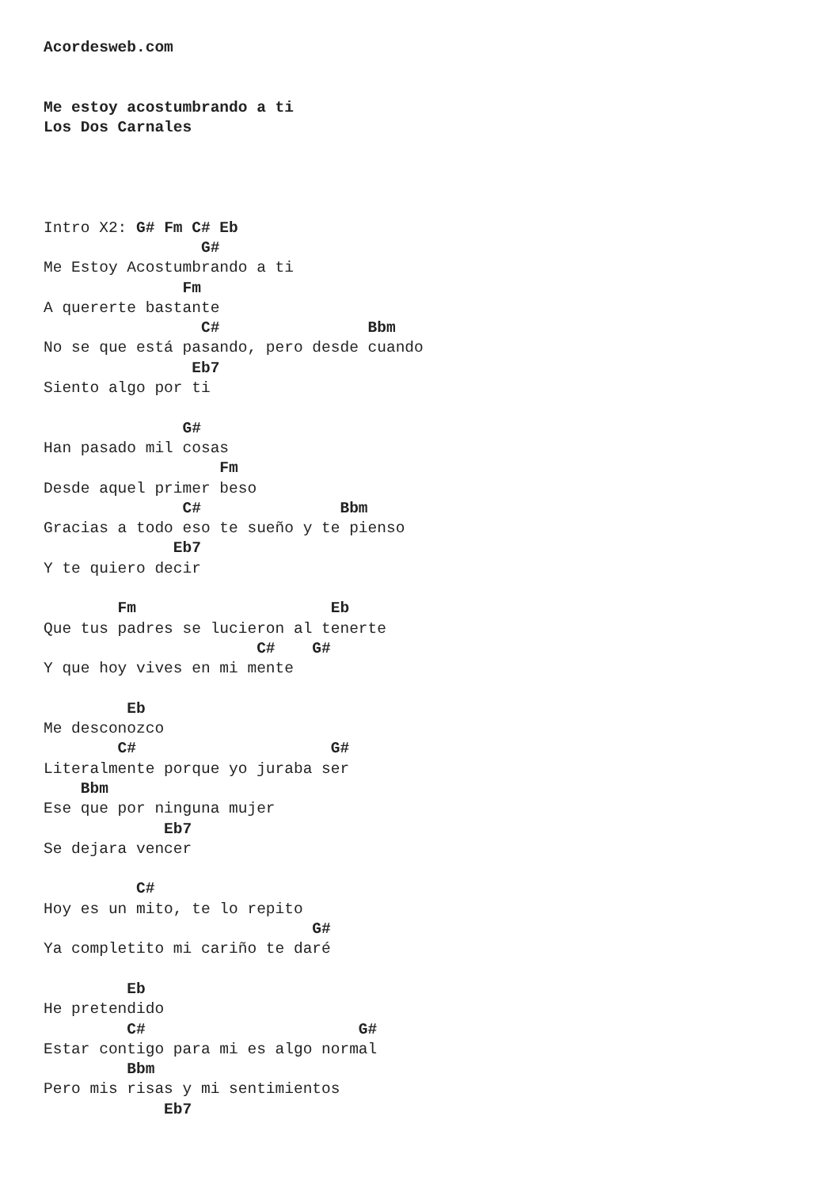Acordesweb.com


Me estoy acostumbrando a ti
Los Dos Carnales




Intro X2: G# Fm C# Eb
                 G#
Me Estoy Acostumbrando a ti
               Fm
A quererte bastante
                 C#                Bbm
No se que está pasando, pero desde cuando
                Eb7
Siento algo por ti

               G#
Han pasado mil cosas
                   Fm
Desde aquel primer beso
               C#               Bbm
Gracias a todo eso te sueño y te pienso
              Eb7
Y te quiero decir

        Fm                     Eb
Que tus padres se lucieron al tenerte
                       C#    G#
Y que hoy vives en mi mente

         Eb
Me desconozco
        C#                     G#
Literalmente porque yo juraba ser
    Bbm
Ese que por ninguna mujer
             Eb7
Se dejara vencer

          C#
Hoy es un mito, te lo repito
                             G#
Ya completito mi cariño te daré

         Eb
He pretendido
         C#                       G#
Estar contigo para mi es algo normal
         Bbm
Pero mis risas y mi sentimientos
             Eb7